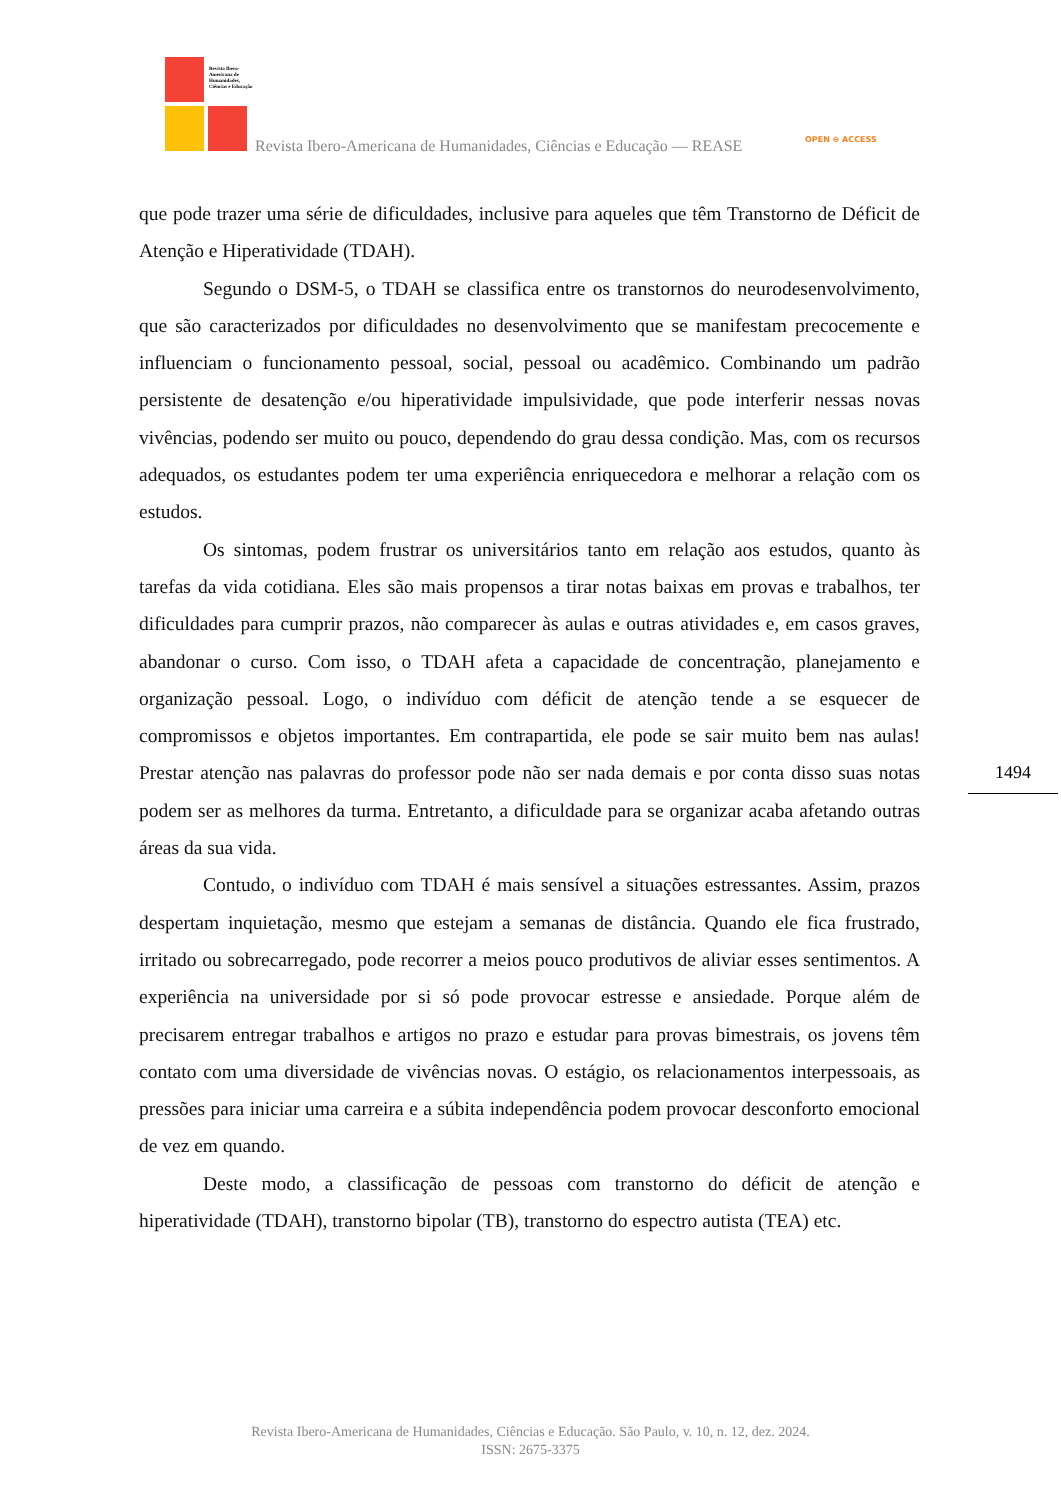Revista Ibero-Americana de Humanidades, Ciências e Educação
Revista Ibero-Americana de Humanidades, Ciências e Educação — REASE OPEN ⊖ ACCESS
que pode trazer uma série de dificuldades, inclusive para aqueles que têm Transtorno de Déficit de Atenção e Hiperatividade (TDAH).
Segundo o DSM-5, o TDAH se classifica entre os transtornos do neurodesenvolvimento, que são caracterizados por dificuldades no desenvolvimento que se manifestam precocemente e influenciam o funcionamento pessoal, social, pessoal ou acadêmico. Combinando um padrão persistente de desatenção e/ou hiperatividade impulsividade, que pode interferir nessas novas vivências, podendo ser muito ou pouco, dependendo do grau dessa condição. Mas, com os recursos adequados, os estudantes podem ter uma experiência enriquecedora e melhorar a relação com os estudos.
Os sintomas, podem frustrar os universitários tanto em relação aos estudos, quanto às tarefas da vida cotidiana. Eles são mais propensos a tirar notas baixas em provas e trabalhos, ter dificuldades para cumprir prazos, não comparecer às aulas e outras atividades e, em casos graves, abandonar o curso. Com isso, o TDAH afeta a capacidade de concentração, planejamento e organização pessoal. Logo, o indivíduo com déficit de atenção tende a se esquecer de compromissos e objetos importantes. Em contrapartida, ele pode se sair muito bem nas aulas! Prestar atenção nas palavras do professor pode não ser nada demais e por conta disso suas notas podem ser as melhores da turma. Entretanto, a dificuldade para se organizar acaba afetando outras áreas da sua vida.
Contudo, o indivíduo com TDAH é mais sensível a situações estressantes. Assim, prazos despertam inquietação, mesmo que estejam a semanas de distância. Quando ele fica frustrado, irritado ou sobrecarregado, pode recorrer a meios pouco produtivos de aliviar esses sentimentos. A experiência na universidade por si só pode provocar estresse e ansiedade. Porque além de precisarem entregar trabalhos e artigos no prazo e estudar para provas bimestrais, os jovens têm contato com uma diversidade de vivências novas. O estágio, os relacionamentos interpessoais, as pressões para iniciar uma carreira e a súbita independência podem provocar desconforto emocional de vez em quando.
Deste modo, a classificação de pessoas com transtorno do déficit de atenção e hiperatividade (TDAH), transtorno bipolar (TB), transtorno do espectro autista (TEA) etc.
1494
Revista Ibero-Americana de Humanidades, Ciências e Educação. São Paulo, v. 10, n. 12, dez. 2024.
ISSN: 2675-3375